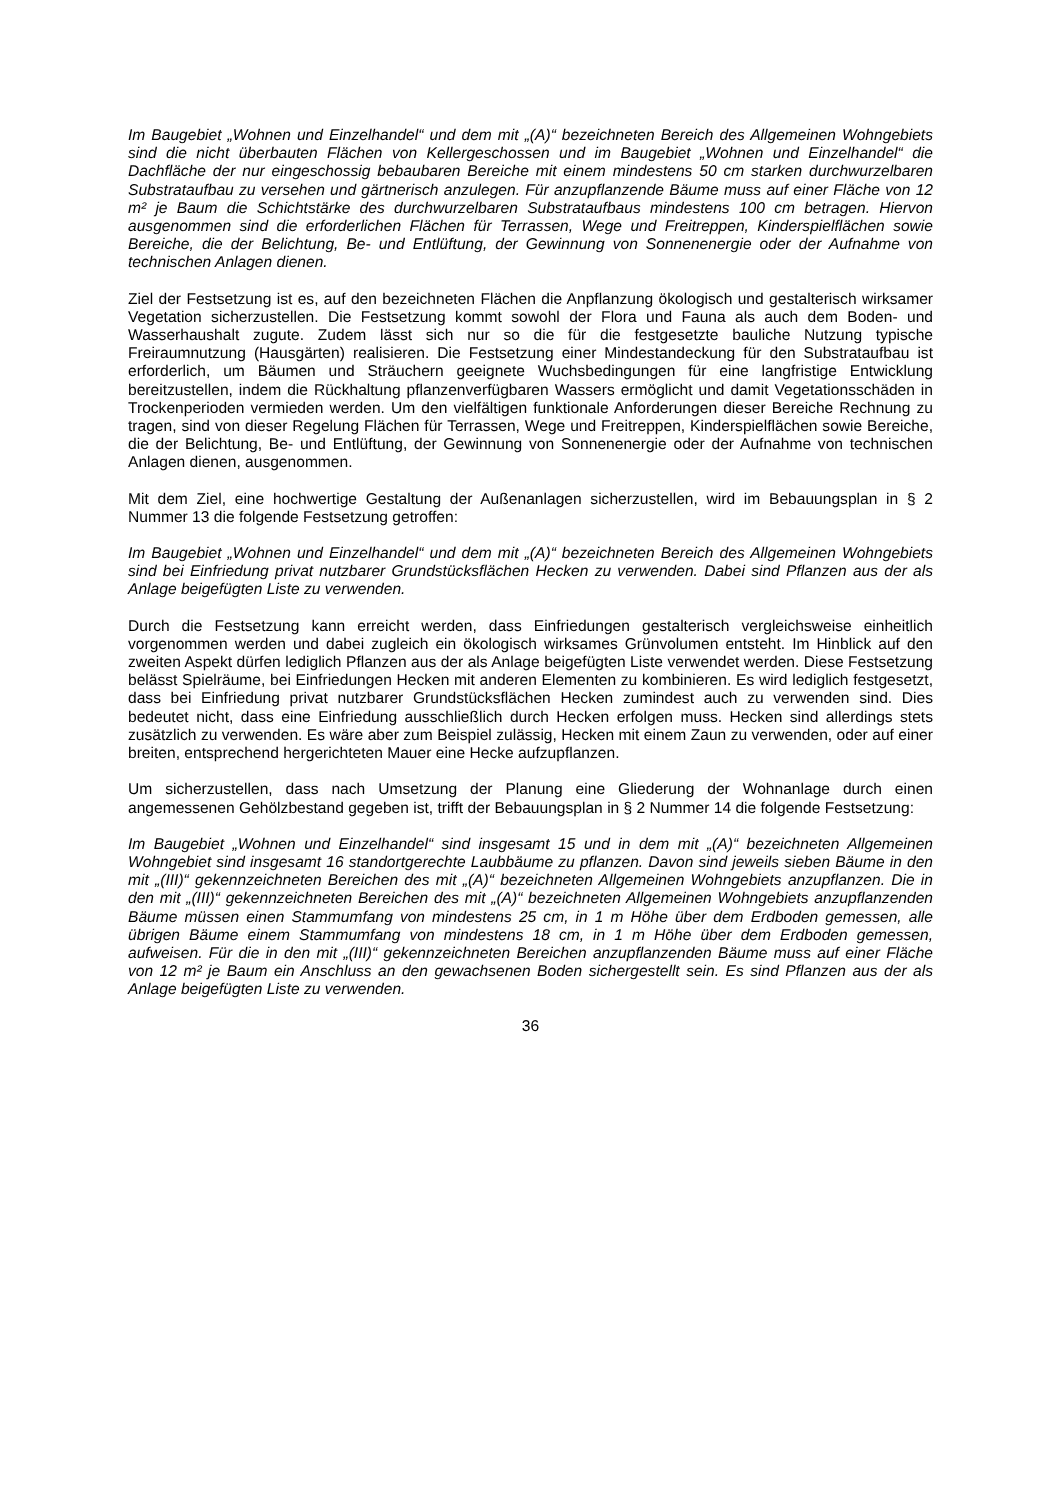Im Baugebiet „Wohnen und Einzelhandel“ und dem mit „(A)“ bezeichneten Bereich des Allgemeinen Wohngebiets sind die nicht überbauten Flächen von Kellergeschossen und im Baugebiet „Wohnen und Einzelhandel“ die Dachfläche der nur eingeschossig bebaubaren Bereiche mit einem mindestens 50 cm starken durchwurzelbaren Substrataufbau zu versehen und gärtnerisch anzulegen. Für anzupflanzende Bäume muss auf einer Fläche von 12 m² je Baum die Schichtstärke des durchwurzelbaren Substrataufbaus mindestens 100 cm betragen. Hiervon ausgenommen sind die erforderlichen Flächen für Terrassen, Wege und Freitreppen, Kinderspielflächen sowie Bereiche, die der Belichtung, Be- und Entlüftung, der Gewinnung von Sonnenenergie oder der Aufnahme von technischen Anlagen dienen.
Ziel der Festsetzung ist es, auf den bezeichneten Flächen die Anpflanzung ökologisch und gestalterisch wirksamer Vegetation sicherzustellen. Die Festsetzung kommt sowohl der Flora und Fauna als auch dem Boden- und Wasserhaushalt zugute. Zudem lässt sich nur so die für die festgesetzte bauliche Nutzung typische Freiraumnutzung (Hausgärten) realisieren. Die Festsetzung einer Mindestandeckung für den Substrataufbau ist erforderlich, um Bäumen und Sträuchern geeignete Wuchsbedingungen für eine langfristige Entwicklung bereitzustellen, indem die Rückhaltung pflanzenverfügbaren Wassers ermöglicht und damit Vegetationsschäden in Trockenperioden vermieden werden. Um den vielfältigen funktionale Anforderungen dieser Bereiche Rechnung zu tragen, sind von dieser Regelung Flächen für Terrassen, Wege und Freitreppen, Kinderspielflächen sowie Bereiche, die der Belichtung, Be- und Entlüftung, der Gewinnung von Sonnenenergie oder der Aufnahme von technischen Anlagen dienen, ausgenommen.
Mit dem Ziel, eine hochwertige Gestaltung der Außenanlagen sicherzustellen, wird im Bebauungsplan in § 2 Nummer 13 die folgende Festsetzung getroffen:
Im Baugebiet „Wohnen und Einzelhandel“ und dem mit „(A)“ bezeichneten Bereich des Allgemeinen Wohngebiets sind bei Einfriedung privat nutzbarer Grundstücksflächen Hecken zu verwenden. Dabei sind Pflanzen aus der als Anlage beigefügten Liste zu verwenden.
Durch die Festsetzung kann erreicht werden, dass Einfriedungen gestalterisch vergleichsweise einheitlich vorgenommen werden und dabei zugleich ein ökologisch wirksames Grünvolumen entsteht. Im Hinblick auf den zweiten Aspekt dürfen lediglich Pflanzen aus der als Anlage beigefügten Liste verwendet werden. Diese Festsetzung belässt Spielräume, bei Einfriedungen Hecken mit anderen Elementen zu kombinieren. Es wird lediglich festgesetzt, dass bei Einfriedung privat nutzbarer Grundstücksflächen Hecken zumindest auch zu verwenden sind. Dies bedeutet nicht, dass eine Einfriedung ausschließlich durch Hecken erfolgen muss. Hecken sind allerdings stets zusätzlich zu verwenden. Es wäre aber zum Beispiel zulässig, Hecken mit einem Zaun zu verwenden, oder auf einer breiten, entsprechend hergerichteten Mauer eine Hecke aufzupflanzen.
Um sicherzustellen, dass nach Umsetzung der Planung eine Gliederung der Wohnanlage durch einen angemessenen Gehölzbestand gegeben ist, trifft der Bebauungsplan in § 2 Nummer 14 die folgende Festsetzung:
Im Baugebiet „Wohnen und Einzelhandel“ sind insgesamt 15 und in dem mit „(A)“ bezeichneten Allgemeinen Wohngebiet sind insgesamt 16 standortgerechte Laubbäume zu pflanzen. Davon sind jeweils sieben Bäume in den mit „(III)“ gekennzeichneten Bereichen des mit „(A)“ bezeichneten Allgemeinen Wohngebiets anzupflanzen. Die in den mit „(III)“ gekennzeichneten Bereichen des mit „(A)“ bezeichneten Allgemeinen Wohngebiets anzupflanzenden Bäume müssen einen Stammumfang von mindestens 25 cm, in 1 m Höhe über dem Erdboden gemessen, alle übrigen Bäume einem Stammumfang von mindestens 18 cm, in 1 m Höhe über dem Erdboden gemessen, aufweisen. Für die in den mit „(III)“ gekennzeichneten Bereichen anzupflanzenden Bäume muss auf einer Fläche von 12 m² je Baum ein Anschluss an den gewachsenen Boden sichergestellt sein. Es sind Pflanzen aus der als Anlage beigefügten Liste zu verwenden.
36